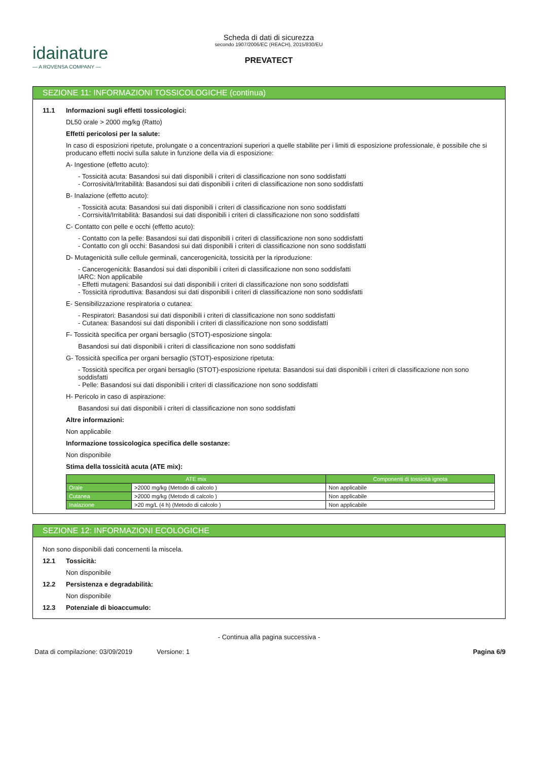idainature
— A ROVENSA COMPANY —
Scheda di dati di sicurezza
secondo 1907/2006/EC (REACH), 2015/830/EU
PREVATECT
SEZIONE 11: INFORMAZIONI TOSSICOLOGICHE (continua)
11.1 Informazioni sugli effetti tossicologici:
DL50 orale > 2000 mg/kg (Ratto)
Effetti pericolosi per la salute:
In caso di esposizioni ripetute, prolungate o a concentrazioni superiori a quelle stabilite per i limiti di esposizione professionale, è possibile che si producano effetti nocivi sulla salute in funzione della via di esposizione:
A- Ingestione (effetto acuto):
- Tossicità acuta: Basandosi sui dati disponibili i criteri di classificazione non sono soddisfatti
- Corrosività/Irritabilità: Basandosi sui dati disponibili i criteri di classificazione non sono soddisfatti
B- Inalazione (effetto acuto):
- Tossicità acuta: Basandosi sui dati disponibili i criteri di classificazione non sono soddisfatti
- Corrsività/Irritabilità: Basandosi sui dati disponibili i criteri di classificazione non sono soddisfatti
C- Contatto con pelle e occhi (effetto acuto):
- Contatto con la pelle: Basandosi sui dati disponibili i criteri di classificazione non sono soddisfatti
- Contatto con gli occhi: Basandosi sui dati disponibili i criteri di classificazione non sono soddisfatti
D- Mutagenicità sulle cellule germinali, cancerogenicità, tossicità per la riproduzione:
- Cancerogenicità: Basandosi sui dati disponibili i criteri di classificazione non sono soddisfatti
IARC: Non applicabile
- Effetti mutageni: Basandosi sui dati disponibili i criteri di classificazione non sono soddisfatti
- Tossicità riproduttiva: Basandosi sui dati disponibili i criteri di classificazione non sono soddisfatti
E- Sensibilizzazione respiratoria o cutanea:
- Respiratori: Basandosi sui dati disponibili i criteri di classificazione non sono soddisfatti
- Cutanea: Basandosi sui dati disponibili i criteri di classificazione non sono soddisfatti
F- Tossicità specifica per organi bersaglio (STOT)-esposizione singola:
Basandosi sui dati disponibili i criteri di classificazione non sono soddisfatti
G- Tossicità specifica per organi bersaglio (STOT)-esposizione ripetuta:
- Tossicità specifica per organi bersaglio (STOT)-esposizione ripetuta: Basandosi sui dati disponibili i criteri di classificazione non sono soddisfatti
- Pelle: Basandosi sui dati disponibili i criteri di classificazione non sono soddisfatti
H- Pericolo in caso di aspirazione:
Basandosi sui dati disponibili i criteri di classificazione non sono soddisfatti
Altre informazioni:
Non applicabile
Informazione tossicologica specifica delle sostanze:
Non disponibile
Stima della tossicità acuta (ATE mix):
| ATE mix | | Componenti di tossicità ignota |
| --- | --- | --- |
| Orale | >2000 mg/kg (Metodo di calcolo ) | Non applicabile |
| Cutanea | >2000 mg/kg (Metodo di calcolo ) | Non applicabile |
| Inalazione | >20 mg/L (4 h) (Metodo di calcolo ) | Non applicabile |
SEZIONE 12: INFORMAZIONI ECOLOGICHE
Non sono disponibili dati concernenti la miscela.
12.1 Tossicità:
Non disponibile
12.2 Persistenza e degradabilità:
Non disponibile
12.3 Potenziale di bioaccumulo:
- Continua alla pagina successiva -
Data di compilazione: 03/09/2019 Versione: 1 Pagina 6/9